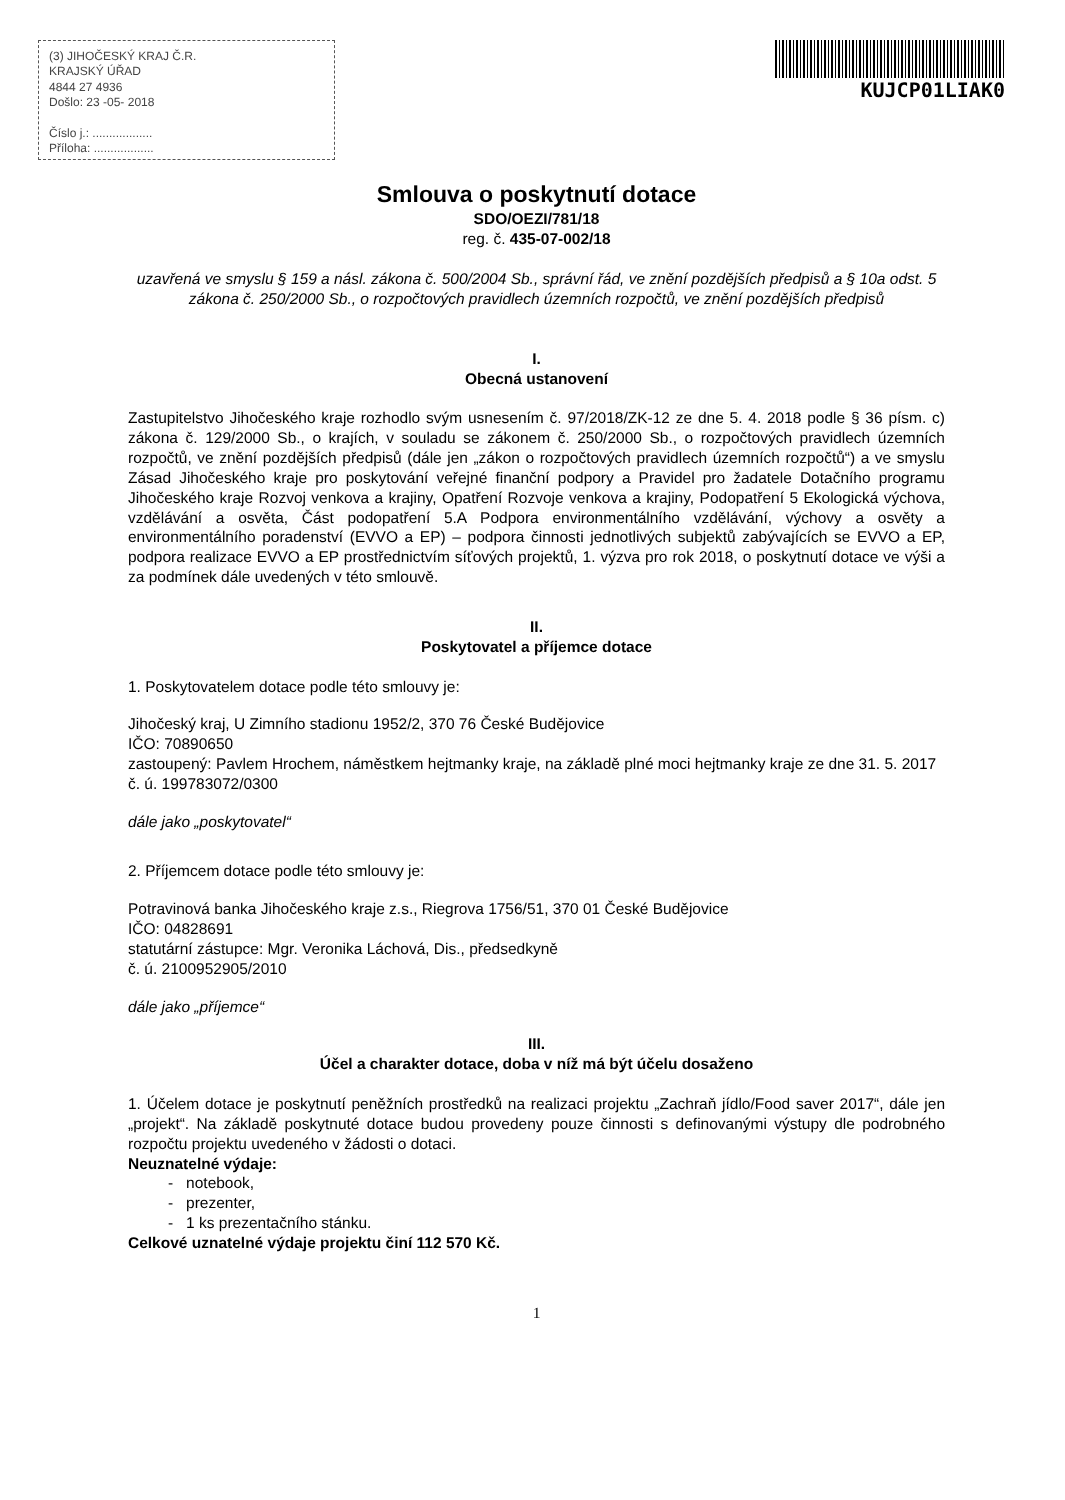(3) JIHOČESKÝ KRAJ Č.R.
KRAJSKÝ ÚŘAD
4844 27 4936
Došlo: 23 -05- 2018
Číslo j.: ..................
Příloha: ..................
KUJCP01LIAK0
Smlouva o poskytnutí dotace
SDO/OEZI/781/18
reg. č. 435-07-002/18
uzavřená ve smyslu § 159 a násl. zákona č. 500/2004 Sb., správní řád, ve znění pozdějších předpisů a § 10a odst. 5 zákona č. 250/2000 Sb., o rozpočtových pravidlech územních rozpočtů, ve znění pozdějších předpisů
I.
Obecná ustanovení
Zastupitelstvo Jihočeského kraje rozhodlo svým usnesením č. 97/2018/ZK-12 ze dne 5. 4. 2018 podle § 36 písm. c) zákona č. 129/2000 Sb., o krajích, v souladu se zákonem č. 250/2000 Sb., o rozpočtových pravidlech územních rozpočtů, ve znění pozdějších předpisů (dále jen „zákon o rozpočtových pravidlech územních rozpočtů“) a ve smyslu Zásad Jihočeského kraje pro poskytování veřejné finanční podpory a Pravidel pro žadatele Dotačního programu Jihočeského kraje Rozvoj venkova a krajiny, Opatření Rozvoje venkova a krajiny, Podopatření 5 Ekologická výchova, vzdělávání a osvěta, Část podopatření 5.A Podpora environmentálního vzdělávání, výchovy a osvěty a environmentálního poradenství (EVVO a EP) – podpora činnosti jednotlivých subjektů zabývajících se EVVO a EP, podpora realizace EVVO a EP prostřednictvím síťových projektů, 1. výzva pro rok 2018, o poskytnutí dotace ve výši a za podmínek dále uvedených v této smlouvě.
II.
Poskytovatel a příjemce dotace
1. Poskytovatelem dotace podle této smlouvy je:
Jihočeský kraj, U Zimního stadionu 1952/2, 370 76 České Budějovice
IČO: 70890650
zastoupený: Pavlem Hrochem, náměstkem hejtmanky kraje, na základě plné moci hejtmanky kraje ze dne 31. 5. 2017
č. ú. 199783072/0300
dále jako „poskytovatel“
2. Příjemcem dotace podle této smlouvy je:
Potravinová banka Jihočeského kraje z.s., Riegrova 1756/51, 370 01 České Budějovice
IČO: 04828691
statutární zástupce: Mgr. Veronika Láchová, Dis., předsedkyně
č. ú. 2100952905/2010
dále jako „příjemce“
III.
Účel a charakter dotace, doba v níž má být účelu dosaženo
1. Účelem dotace je poskytnutí peněžních prostředků na realizaci projektu „Zachraň jídlo/Food saver 2017“, dále jen „projekt“. Na základě poskytnuté dotace budou provedeny pouze činnosti s definovanými výstupy dle podrobného rozpočtu projektu uvedeného v žádosti o dotaci.
Neuznatelné výdaje:
- notebook,
- prezenter,
- 1 ks prezentačního stánku.
Celkové uznatelné výdaje projektu činí 112 570 Kč.
1